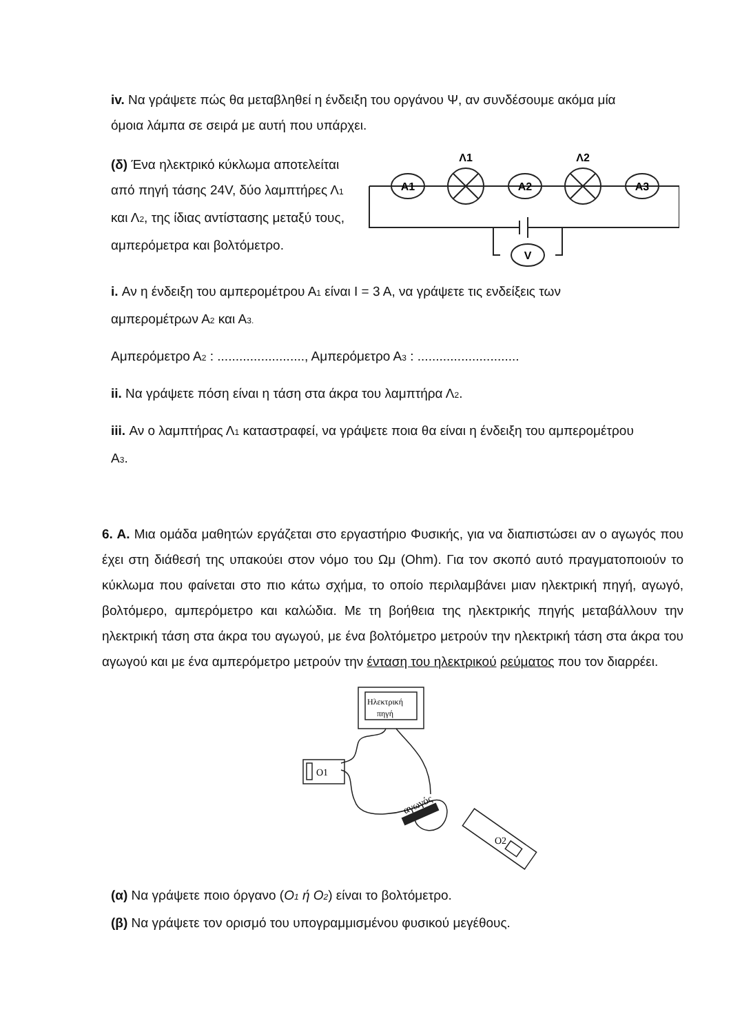iv. Να γράψετε πώς θα μεταβληθεί η ένδειξη του οργάνου Ψ, αν συνδέσουμε ακόμα μία όμοια λάμπα σε σειρά με αυτή που υπάρχει.
(δ) Ένα ηλεκτρικό κύκλωμα αποτελείται από πηγή τάσης 24V, δύο λαμπτήρες Λ<sub>1</sub> και Λ<sub>2</sub>, της ίδιας αντίστασης μεταξύ τους, αμπερόμετρα και βολτόμετρο.
A1
A2
A3
Λ1
Λ2
V
i. Αν η ένδειξη του αμπερομέτρου Α<sub>1</sub> είναι Ι = 3 Α, να γράψετε τις ενδείξεις των αμπερομέτρων Α<sub>2</sub> και Α<sub>3.</sub>
Αμπερόμετρο Α<sub>2</sub> : ........................, Αμπερόμετρο Α<sub>3</sub> : ............................
ii. Να γράψετε πόση είναι η τάση στα άκρα του λαμπτήρα Λ<sub>2</sub>.
iii. Αν ο λαμπτήρας Λ<sub>1</sub> καταστραφεί, να γράψετε ποια θα είναι η ένδειξη του αμπερομέτρου Α<sub>3</sub>.
6. Α. Μια ομάδα μαθητών εργάζεται στο εργαστήριο Φυσικής, για να διαπιστώσει αν ο αγωγός που έχει στη διάθεσή της υπακούει στον νόμο του Ωμ (Ohm). Για τον σκοπό αυτό πραγματοποιούν το κύκλωμα που φαίνεται στο πιο κάτω σχήμα, το οποίο περιλαμβάνει μιαν ηλεκτρική πηγή, αγωγό, βολτόμερο, αμπερόμετρο και καλώδια. Με τη βοήθεια της ηλεκτρικής πηγής μεταβάλλουν την ηλεκτρική τάση στα άκρα του αγωγού, με ένα βολτόμετρο μετρούν την ηλεκτρική τάση στα άκρα του αγωγού και με ένα αμπερόμετρο μετρούν την ένταση του ηλεκτρικού ρεύματος που τον διαρρέει.
Ηλεκτρική
πηγή
O1
O2
αγωγός
(α) Να γράψετε ποιο όργανο (Ο<sub>1</sub> ή Ο<sub>2</sub>) είναι το βολτόμετρο.
(β) Να γράψετε τον ορισμό του υπογραμμισμένου φυσικού μεγέθους.